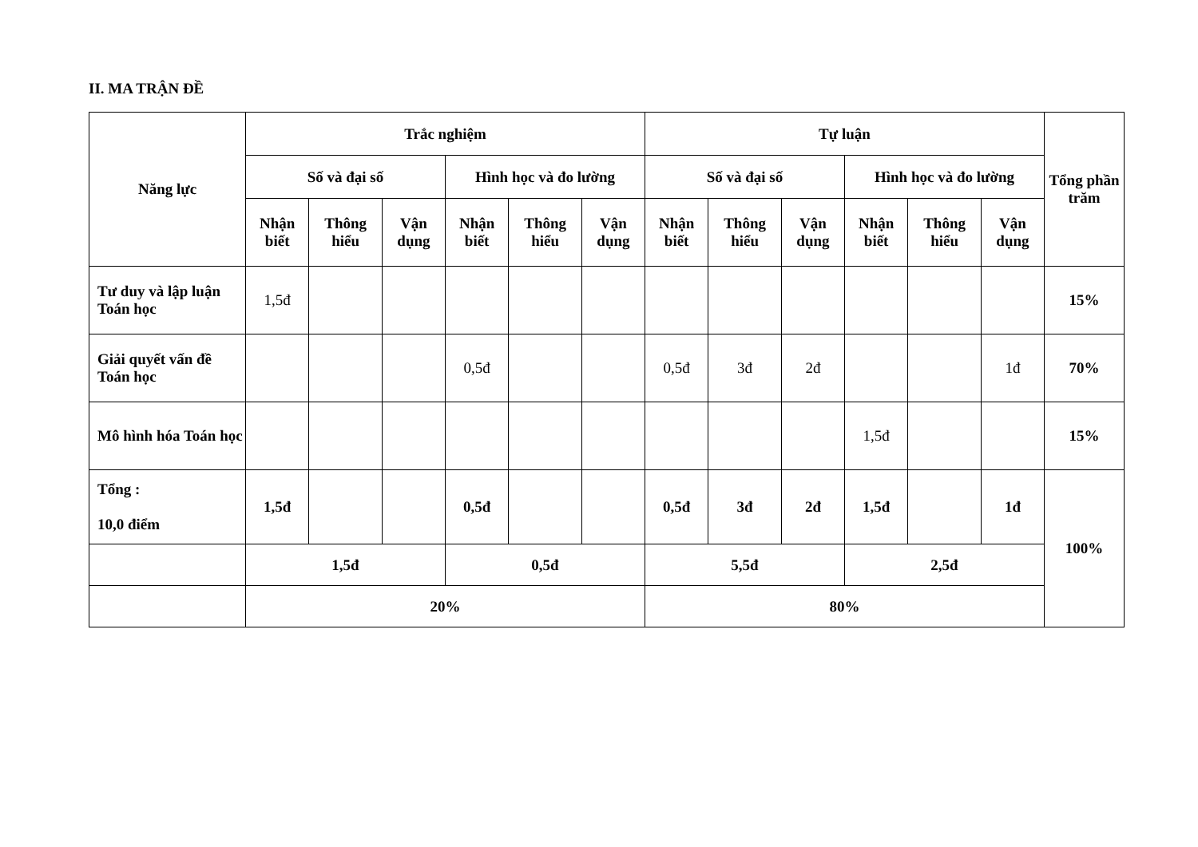II. MA TRẬN ĐỀ
| Năng lực | Trắc nghiệm | | | | | | Tự luận | | | | | | Tổng phần trăm |
| --- | --- | --- | --- | --- | --- | --- | --- | --- | --- | --- | --- | --- | --- |
| | Số và đại số | | | Hình học và đo lường | | | Số và đại số | | | Hình học và đo lường | | | |
| | Nhận biết | Thông hiểu | Vận dụng | Nhận biết | Thông hiểu | Vận dụng | Nhận biết | Thông hiểu | Vận dụng | Nhận biết | Thông hiểu | Vận dụng | |
| Tư duy và lập luận Toán học | 1,5đ | | | | | | | | | | | | 15% |
| Giải quyết vấn đề Toán học | | | | 0,5đ | | | 0,5đ | 3đ | 2đ | | | 1đ | 70% |
| Mô hình hóa Toán học | | | | | | | | | | 1,5đ | | | 15% |
| Tổng : 10,0 điểm | 1,5đ | | | 0,5đ | | | 0,5đ | 3đ | 2đ | 1,5đ | | 1đ | 100% |
| | 1,5đ | | | 0,5đ | | | 5,5đ | | | 2,5đ | | | |
| | 20% | | | | | | 80% | | | | | | |